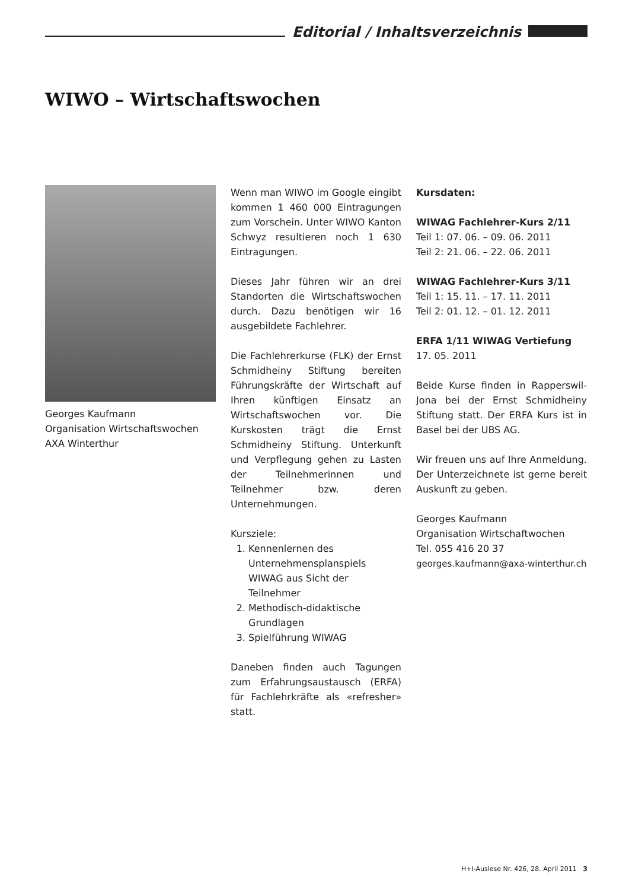Editorial / Inhaltsverzeichnis
WIWO – Wirtschaftswochen
Georges Kaufmann
Organisation Wirtschaftswochen
AXA Winterthur
Wenn man WIWO im Google eingibt kommen 1 460 000 Eintragungen zum Vorschein. Unter WIWO Kanton Schwyz resultieren noch 1 630 Eintragungen.
Dieses Jahr führen wir an drei Standorten die Wirtschaftswochen durch. Dazu benötigen wir 16 ausgebildete Fachlehrer.
Die Fachlehrerkurse (FLK) der Ernst Schmidheiny Stiftung bereiten Führungskräfte der Wirtschaft auf Ihren künftigen Einsatz an Wirtschaftswochen vor. Die Kurskosten trägt die Ernst Schmidheiny Stiftung. Unterkunft und Verpflegung gehen zu Lasten der Teilnehmerinnen und Teilnehmer bzw. deren Unternehmungen.
Kursziele:
1. Kennenlernen des Unternehmensplanspiels WIWAG aus Sicht der Teilnehmer
2. Methodisch-didaktische Grundlagen
3. Spielführung WIWAG
Daneben finden auch Tagungen zum Erfahrungsaustausch (ERFA) für Fachlehrkräfte als «refresher» statt.
Kursdaten:
WIWAG Fachlehrer-Kurs 2/11
Teil 1: 07. 06. – 09. 06. 2011
Teil 2: 21. 06. – 22. 06. 2011
WIWAG Fachlehrer-Kurs 3/11
Teil 1: 15. 11. – 17. 11. 2011
Teil 2: 01. 12. – 01. 12. 2011
ERFA 1/11 WIWAG Vertiefung
17. 05. 2011
Beide Kurse finden in Rapperswil-Jona bei der Ernst Schmidheiny Stiftung statt. Der ERFA Kurs ist in Basel bei der UBS AG.
Wir freuen uns auf Ihre Anmeldung. Der Unterzeichnete ist gerne bereit Auskunft zu geben.
Georges Kaufmann
Organisation Wirtschaftwochen
Tel. 055 416 20 37
georges.kaufmann@axa-winterthur.ch
H+I-Auslese Nr. 426, 28. April 2011 3